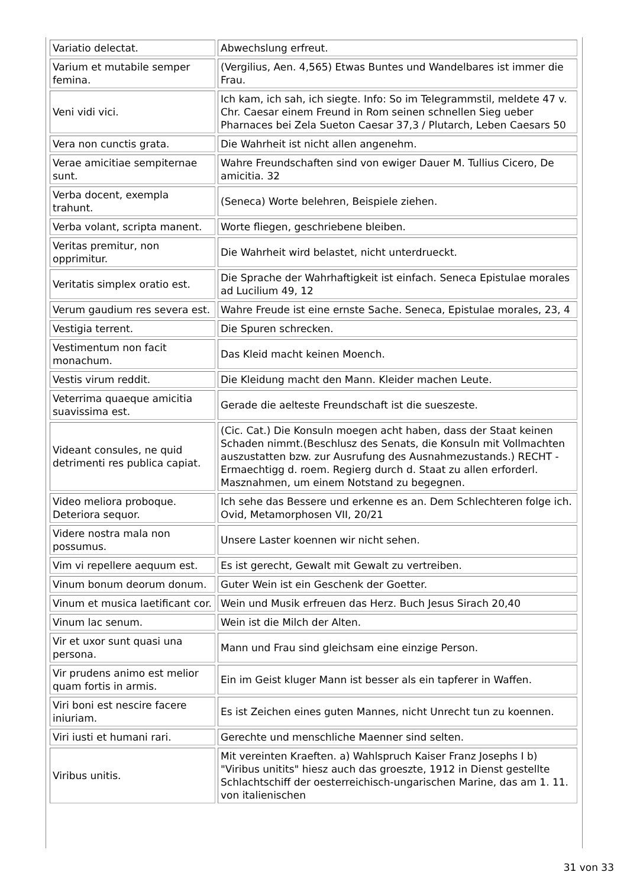| Variatio delectat. | Abwechslung erfreut. |
| Varium et mutabile semper femina. | (Vergilius, Aen. 4,565) Etwas Buntes und Wandelbares ist immer die Frau. |
| Veni vidi vici. | Ich kam, ich sah, ich siegte. Info: So im Telegrammstil, meldete 47 v. Chr. Caesar einem Freund in Rom seinen schnellen Sieg ueber Pharnaces bei Zela Sueton Caesar 37,3 / Plutarch, Leben Caesars 50 |
| Vera non cunctis grata. | Die Wahrheit ist nicht allen angenehm. |
| Verae amicitiae sempiternae sunt. | Wahre Freundschaften sind von ewiger Dauer M. Tullius Cicero, De amicitia. 32 |
| Verba docent, exempla trahunt. | (Seneca) Worte belehren, Beispiele ziehen. |
| Verba volant, scripta manent. | Worte fliegen, geschriebene bleiben. |
| Veritas premitur, non opprimitur. | Die Wahrheit wird belastet, nicht unterdrueckt. |
| Veritatis simplex oratio est. | Die Sprache der Wahrhaftigkeit ist einfach. Seneca Epistulae morales ad Lucilium 49, 12 |
| Verum gaudium res severa est. | Wahre Freude ist eine ernste Sache. Seneca, Epistulae morales, 23, 4 |
| Vestigia terrent. | Die Spuren schrecken. |
| Vestimentum non facit monachum. | Das Kleid macht keinen Moench. |
| Vestis virum reddit. | Die Kleidung macht den Mann. Kleider machen Leute. |
| Veterrima quaeque amicitia suavissima est. | Gerade die aelteste Freundschaft ist die sueszeste. |
| Videant consules, ne quid detrimenti res publica capiat. | (Cic. Cat.) Die Konsuln moegen acht haben, dass der Staat keinen Schaden nimmt.(Beschlusz des Senats, die Konsuln mit Vollmachten auszustatten bzw. zur Ausrufung des Ausnahmezustands.) RECHT - Ermaechtigg d. roem. Regierg durch d. Staat zu allen erforderl. Masznahmen, um einem Notstand zu begegnen. |
| Video meliora proboque. Deteriora sequor. | Ich sehe das Bessere und erkenne es an. Dem Schlechteren folge ich. Ovid, Metamorphosen VII, 20/21 |
| Videre nostra mala non possumus. | Unsere Laster koennen wir nicht sehen. |
| Vim vi repellere aequum est. | Es ist gerecht, Gewalt mit Gewalt zu vertreiben. |
| Vinum bonum deorum donum. | Guter Wein ist ein Geschenk der Goetter. |
| Vinum et musica laetificant cor. | Wein und Musik erfreuen das Herz. Buch Jesus Sirach 20,40 |
| Vinum lac senum. | Wein ist die Milch der Alten. |
| Vir et uxor sunt quasi una persona. | Mann und Frau sind gleichsam eine einzige Person. |
| Vir prudens animo est melior quam fortis in armis. | Ein im Geist kluger Mann ist besser als ein tapferer in Waffen. |
| Viri boni est nescire facere iniuriam. | Es ist Zeichen eines guten Mannes, nicht Unrecht tun zu koennen. |
| Viri iusti et humani rari. | Gerechte und menschliche Maenner sind selten. |
| Viribus unitis. | Mit vereinten Kraeften. a) Wahlspruch Kaiser Franz Josephs I b) "Viribus unitits" hiesz auch das groeszte, 1912 in Dienst gestellte Schlachtschiff der oesterreichisch-ungarischen Marine, das am 1. 11. von italienischen |
31 von 33